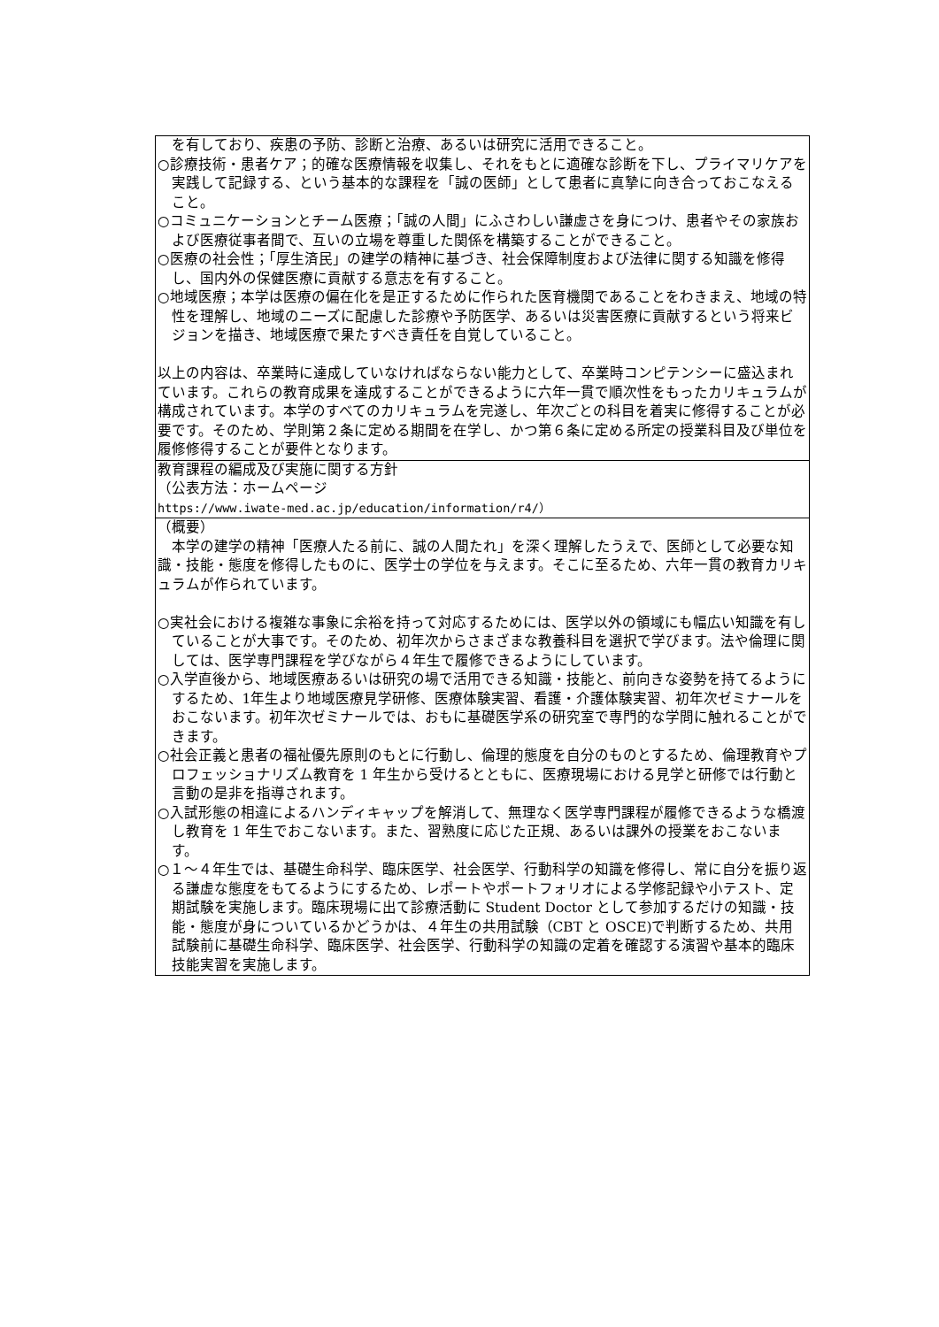| を有しており、疾患の予防、診断と治療、あるいは研究に活用できること。 ○診療技術・患者ケア；的確な医療情報を収集し、それをもとに適確な診断を下し、プライマリケアを実践して記録する、という基本的な課程を「誠の医師」として患者に真摯に向き合っておこなえること。 ○コミュニケーションとチーム医療；「誠の人間」にふさわしい謙虚さを身につけ、患者やその家族および医療従事者間で、互いの立場を尊重した関係を構築することができること。 ○医療の社会性；「厚生済民」の建学の精神に基づき、社会保障制度および法律に関する知識を修得し、国内外の保健医療に貢献する意志を有すること。 ○地域医療；本学は医療の偏在化を是正するために作られた医育機関であることをわきまえ、地域の特性を理解し、地域のニーズに配慮した診療や予防医学、あるいは災害医療に貢献するという将来ビジョンを描き、地域医療で果たすべき責任を自覚していること。 以上の内容は、卒業時に達成していなければならない能力として、卒業時コンピテンシーに盛込まれています。これらの教育成果を達成することができるように六年一貫で順次性をもったカリキュラムが構成されています。本学のすべてのカリキュラムを完遂し、年次ごとの科目を着実に修得することが必要です。そのため、学則第２条に定める期間を在学し、かつ第６条に定める所定の授業科目及び単位を履修修得することが要件となります。 |
| 教育課程の編成及び実施に関する方針 （公表方法：ホームページ https://www.iwate-med.ac.jp/education/information/r4/） |
| （概要） 本学の建学の精神「医療人たる前に、誠の人間たれ」を深く理解したうえで、医師として必要な知識・技能・態度を修得したものに、医学士の学位を与えます。そこに至るため、六年一貫の教育カリキュラムが作られています。 ○実社会における複雑な事象に余裕を持って対応するためには、医学以外の領域にも幅広い知識を有していることが大事です。そのため、初年次からさまざまな教養科目を選択で学びます。法や倫理に関しては、医学専門課程を学びながら４年生で履修できるようにしています。 ○入学直後から、地域医療あるいは研究の場で活用できる知識・技能と、前向きな姿勢を持てるようにするため、1年生より地域医療見学研修、医療体験実習、看護・介護体験実習、初年次ゼミナールをおこないます。初年次ゼミナールでは、おもに基礎医学系の研究室で専門的な学問に触れることができます。 ○社会正義と患者の福祉優先原則のもとに行動し、倫理的態度を自分のものとするため、倫理教育やプロフェッショナリズム教育を 1 年生から受けるとともに、医療現場における見学と研修では行動と言動の是非を指導されます。 ○入試形態の相違によるハンディキャップを解消して、無理なく医学専門課程が履修できるような橋渡し教育を 1 年生でおこないます。また、習熟度に応じた正規、あるいは課外の授業をおこないます。 ○１～４年生では、基礎生命科学、臨床医学、社会医学、行動科学の知識を修得し、常に自分を振り返る謙虚な態度をもてるようにするため、レポートやポートフォリオによる学修記録や小テスト、定期試験を実施します。臨床現場に出て診療活動に Student Doctor として参加するだけの知識・技能・態度が身についているかどうかは、４年生の共用試験（CBT と OSCE)で判断するため、共用試験前に基礎生命科学、臨床医学、社会医学、行動科学の知識の定着を確認する演習や基本的臨床技能実習を実施します。 |